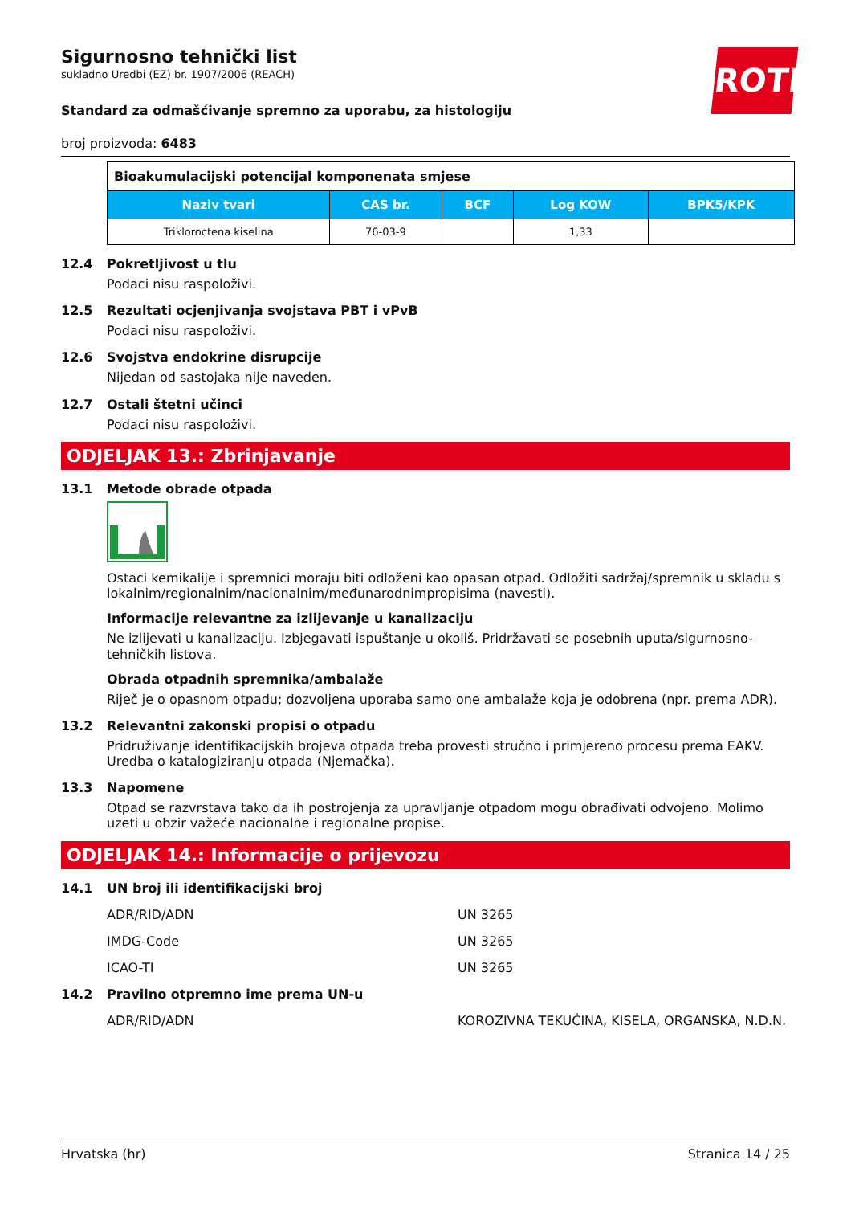ROTH
Sigurnosno tehnički list
sukladno Uredbi (EZ) br. 1907/2006 (REACH)
Standard za odmašćivanje spremno za uporabu, za histologiju
broj proizvoda: 6483
| Bioakumulacijski potencijal komponenata smjese | | | | |
| Naziv tvari | CAS br. | BCF | Log KOW | BPK5/KPK |
| Trikloroctena kiselina | 76-03-9 | | 1,33 | |
12.4 Pokretljivost u tlu
Podaci nisu raspoloživi.
12.5 Rezultati ocjenjivanja svojstava PBT i vPvB
Podaci nisu raspoloživi.
12.6 Svojstva endokrine disrupcije
Nijedan od sastojaka nije naveden.
12.7 Ostali štetni učinci
Podaci nisu raspoloživi.
ODJELJAK 13.: Zbrinjavanje
13.1 Metode obrade otpada
Ostaci kemikalije i spremnici moraju biti odloženi kao opasan otpad. Odložiti sadržaj/spremnik u skladu s lokalnim/regionalnim/nacionalnim/međunarodnimpropisima (navesti).
Informacije relevantne za izlijevanje u kanalizaciju
Ne izlijevati u kanalizaciju. Izbjegavati ispuštanje u okoliš. Pridržavati se posebnih uputa/sigurnosno-tehničkih listova.
Obrada otpadnih spremnika/ambalaže
Riječ je o opasnom otpadu; dozvoljena uporaba samo one ambalaže koja je odobrena (npr. prema ADR).
13.2 Relevantni zakonski propisi o otpadu
Pridruživanje identifikacijskih brojeva otpada treba provesti stručno i primjereno procesu prema EAKV. Uredba o katalogiziranju otpada (Njemačka).
13.3 Napomene
Otpad se razvrstava tako da ih postrojenja za upravljanje otpadom mogu obrađivati odvojeno. Molimo uzeti u obzir važeće nacionalne i regionalne propise.
ODJELJAK 14.: Informacije o prijevozu
14.1 UN broj ili identifikacijski broj
ADR/RID/ADN UN 3265
IMDG-Code UN 3265
ICAO-TI UN 3265
14.2 Pravilno otpremno ime prema UN-u
ADR/RID/ADN KOROZIVNA TEKUĆINA, KISELA, ORGANSKA, N.D.N.
Hrvatska (hr) Stranica 14 / 25